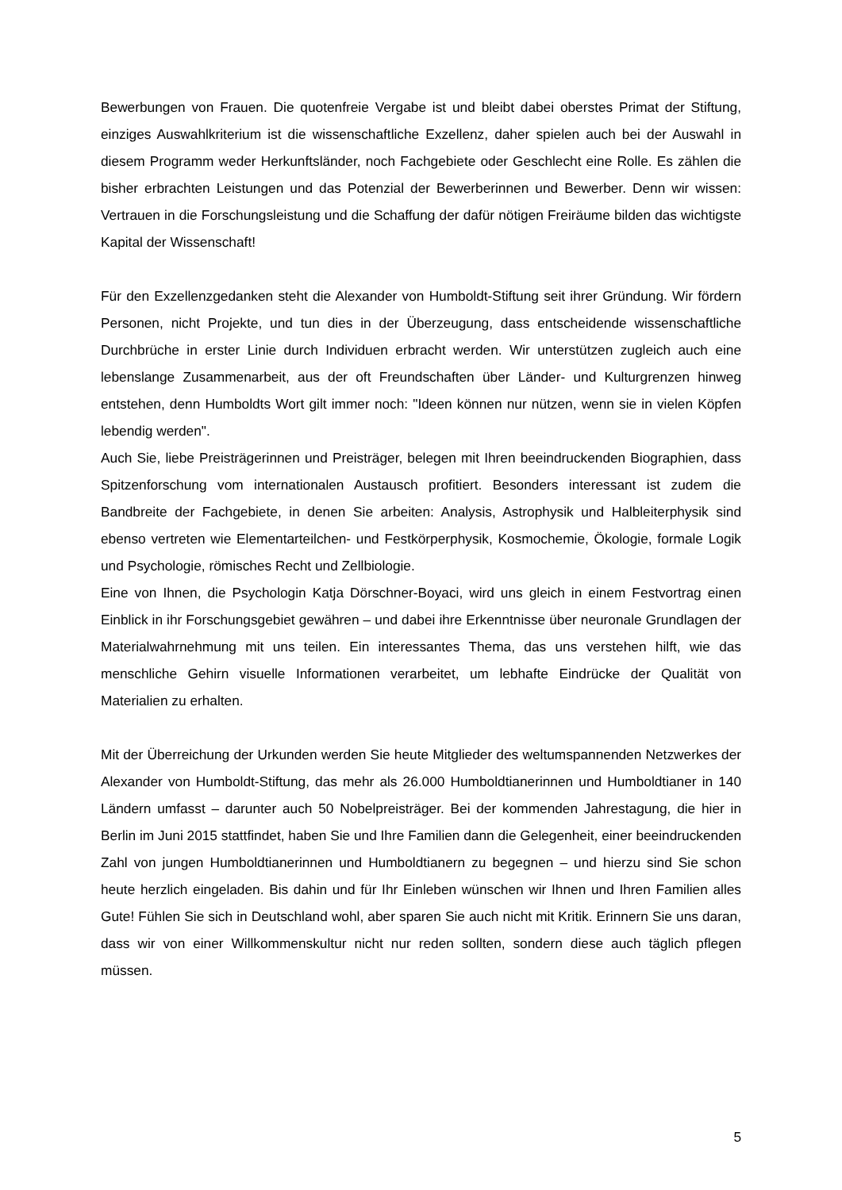Bewerbungen von Frauen. Die quotenfreie Vergabe ist und bleibt dabei oberstes Primat der Stiftung, einziges Auswahlkriterium ist die wissenschaftliche Exzellenz, daher spielen auch bei der Auswahl in diesem Programm weder Herkunftsländer, noch Fachgebiete oder Geschlecht eine Rolle. Es zählen die bisher erbrachten Leistungen und das Potenzial der Bewerberinnen und Bewerber. Denn wir wissen: Vertrauen in die Forschungsleistung und die Schaffung der dafür nötigen Freiräume bilden das wichtigste Kapital der Wissenschaft!
Für den Exzellenzgedanken steht die Alexander von Humboldt-Stiftung seit ihrer Gründung. Wir fördern Personen, nicht Projekte, und tun dies in der Überzeugung, dass entscheidende wissenschaftliche Durchbrüche in erster Linie durch Individuen erbracht werden. Wir unterstützen zugleich auch eine lebenslange Zusammenarbeit, aus der oft Freundschaften über Länder- und Kulturgrenzen hinweg entstehen, denn Humboldts Wort gilt immer noch: "Ideen können nur nützen, wenn sie in vielen Köpfen lebendig werden".
Auch Sie, liebe Preisträgerinnen und Preisträger, belegen mit Ihren beeindruckenden Biographien, dass Spitzenforschung vom internationalen Austausch profitiert. Besonders interessant ist zudem die Bandbreite der Fachgebiete, in denen Sie arbeiten: Analysis, Astrophysik und Halbleiterphysik sind ebenso vertreten wie Elementarteilchen- und Festkörperphysik, Kosmochemie, Ökologie, formale Logik und Psychologie, römisches Recht und Zellbiologie.
Eine von Ihnen, die Psychologin Katja Dörschner-Boyaci, wird uns gleich in einem Festvortrag einen Einblick in ihr Forschungsgebiet gewähren – und dabei ihre Erkenntnisse über neuronale Grundlagen der Materialwahrnehmung mit uns teilen. Ein interessantes Thema, das uns verstehen hilft, wie das menschliche Gehirn visuelle Informationen verarbeitet, um lebhafte Eindrücke der Qualität von Materialien zu erhalten.
Mit der Überreichung der Urkunden werden Sie heute Mitglieder des weltumspannenden Netzwerkes der Alexander von Humboldt-Stiftung, das mehr als 26.000 Humboldtianerinnen und Humboldtianer in 140 Ländern umfasst – darunter auch 50 Nobelpreisträger. Bei der kommenden Jahrestagung, die hier in Berlin im Juni 2015 stattfindet, haben Sie und Ihre Familien dann die Gelegenheit, einer beeindruckenden Zahl von jungen Humboldtianerinnen und Humboldtianern zu begegnen – und hierzu sind Sie schon heute herzlich eingeladen. Bis dahin und für Ihr Einleben wünschen wir Ihnen und Ihren Familien alles Gute! Fühlen Sie sich in Deutschland wohl, aber sparen Sie auch nicht mit Kritik. Erinnern Sie uns daran, dass wir von einer Willkommenskultur nicht nur reden sollten, sondern diese auch täglich pflegen müssen.
5